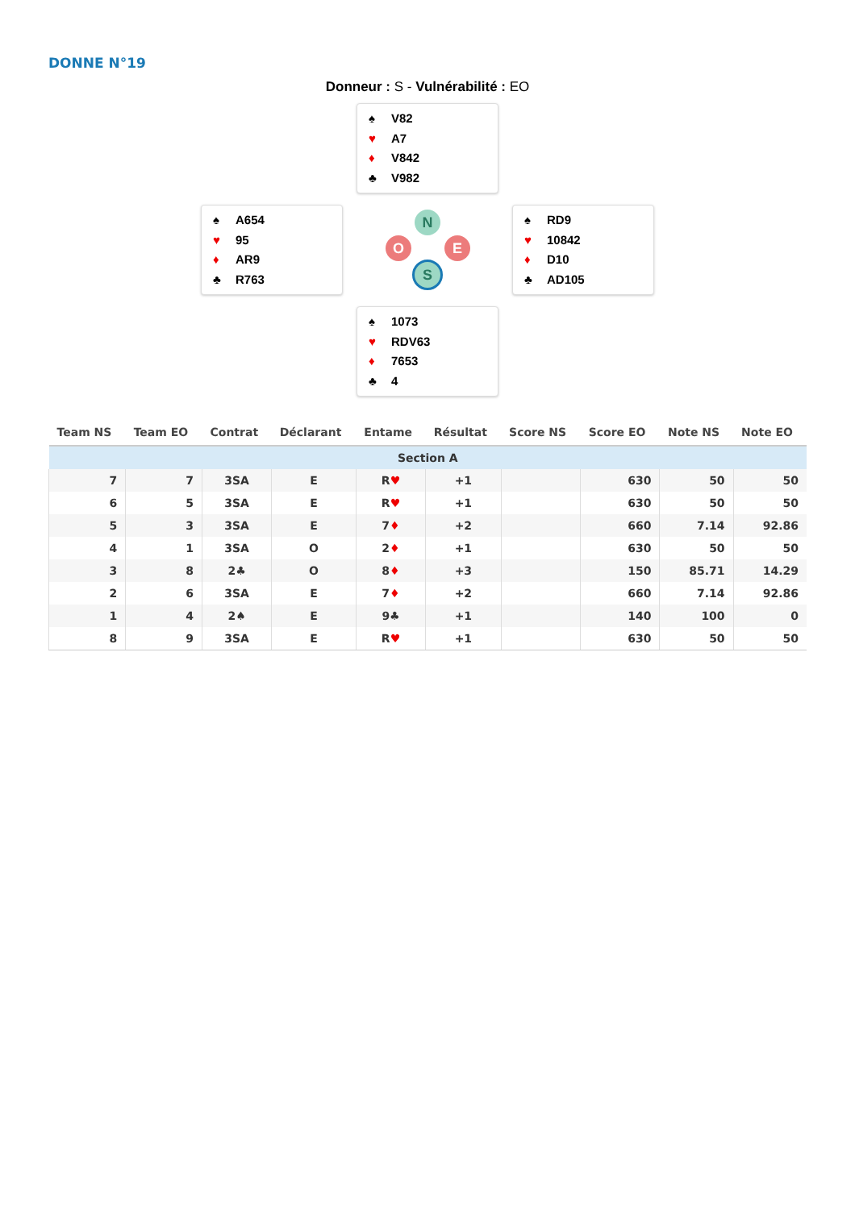DONNE N°19
Donneur : S - Vulnérabilité : EO
♠ V82
♥ A7
♦ V842
♣ V982
♠ A654
♥ 95
♦ AR9
♣ R763
N
O E
S
♠ RD9
♥ 10842
♦ D10
♣ AD105
♠ 1073
♥ RDV63
♦ 7653
♣ 4
| Team NS | Team EO | Contrat | Déclarant | Entame | Résultat | Score NS | Score EO | Note NS | Note EO |
| --- | --- | --- | --- | --- | --- | --- | --- | --- | --- |
| Section A | | | | | | | | | |
| 7 | 7 | 3SA | E | R ♥ | +1 | | 630 | 50 | 50 |
| 6 | 5 | 3SA | E | R ♥ | +1 | | 630 | 50 | 50 |
| 5 | 3 | 3SA | E | 7 ♦ | +2 | | 660 | 7.14 | 92.86 |
| 4 | 1 | 3SA | O | 2 ♦ | +1 | | 630 | 50 | 50 |
| 3 | 8 | 2♣ | O | 8 ♦ | +3 | | 150 | 85.71 | 14.29 |
| 2 | 6 | 3SA | E | 7 ♦ | +2 | | 660 | 7.14 | 92.86 |
| 1 | 4 | 2♠ | E | 9♣ | +1 | | 140 | 100 | 0 |
| 8 | 9 | 3SA | E | R ♥ | +1 | | 630 | 50 | 50 |